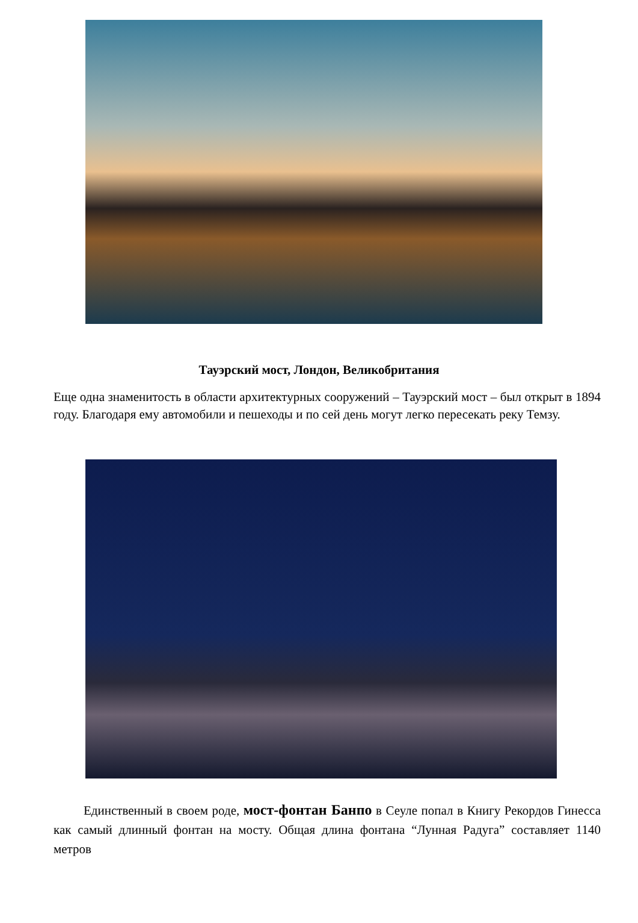Тауэрский мост, Лондон, Великобритания
Еще одна знаменитость в области архитектурных сооружений – Тауэрский мост – был открыт в 1894 году. Благодаря ему автомобили и пешеходы и по сей день могут легко пересекать реку Темзу.
Единственный в своем роде, мост-фонтан Банпо в Сеуле попал в Книгу Рекордов Гинесса как самый длинный фонтан на мосту. Общая длина фонтана “Лунная Радуга” составляет 1140 метров